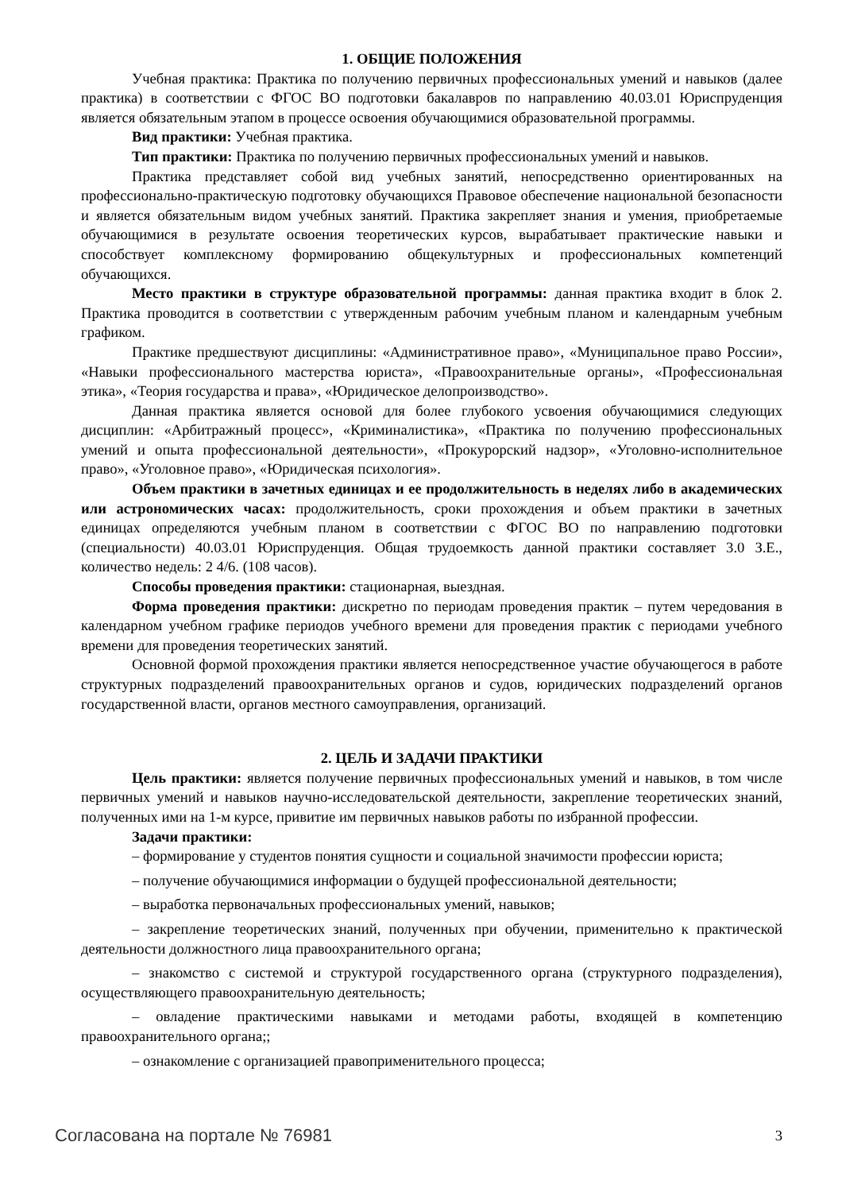1. ОБЩИЕ ПОЛОЖЕНИЯ
Учебная практика: Практика по получению первичных профессиональных умений и навыков (далее практика) в соответствии с ФГОС ВО подготовки бакалавров по направлению 40.03.01 Юриспруденция является обязательным этапом в процессе освоения обучающимися образовательной программы.
Вид практики: Учебная практика.
Тип практики: Практика по получению первичных профессиональных умений и навыков.
Практика представляет собой вид учебных занятий, непосредственно ориентированных на профессионально-практическую подготовку обучающихся Правовое обеспечение национальной безопасности и является обязательным видом учебных занятий. Практика закрепляет знания и умения, приобретаемые обучающимися в результате освоения теоретических курсов, вырабатывает практические навыки и способствует комплексному формированию общекультурных и профессиональных компетенций обучающихся.
Место практики в структуре образовательной программы: данная практика входит в блок 2. Практика проводится в соответствии с утвержденным рабочим учебным планом и календарным учебным графиком.
Практике предшествуют дисциплины: «Административное право», «Муниципальное право России», «Навыки профессионального мастерства юриста», «Правоохранительные органы», «Профессиональная этика», «Теория государства и права», «Юридическое делопроизводство».
Данная практика является основой для более глубокого усвоения обучающимися следующих дисциплин: «Арбитражный процесс», «Криминалистика», «Практика по получению профессиональных умений и опыта профессиональной деятельности», «Прокурорский надзор», «Уголовно-исполнительное право», «Уголовное право», «Юридическая психология».
Объем практики в зачетных единицах и ее продолжительность в неделях либо в академических или астрономических часах: продолжительность, сроки прохождения и объем практики в зачетных единицах определяются учебным планом в соответствии с ФГОС ВО по направлению подготовки (специальности) 40.03.01 Юриспруденция. Общая трудоемкость данной практики составляет 3.0 З.Е., количество недель: 2 4/6. (108 часов).
Способы проведения практики: стационарная, выездная.
Форма проведения практики: дискретно по периодам проведения практик – путем чередования в календарном учебном графике периодов учебного времени для проведения практик с периодами учебного времени для проведения теоретических занятий.
Основной формой прохождения практики является непосредственное участие обучающегося в работе структурных подразделений правоохранительных органов и судов, юридических подразделений органов государственной власти, органов местного самоуправления, организаций.
2. ЦЕЛЬ И ЗАДАЧИ ПРАКТИКИ
Цель практики: является получение первичных профессиональных умений и навыков, в том числе первичных умений и навыков научно-исследовательской деятельности, закрепление теоретических знаний, полученных ими на 1-м курсе, привитие им первичных навыков работы по избранной профессии.
Задачи практики:
– формирование у студентов понятия сущности и социальной значимости профессии юриста;
– получение обучающимися информации о будущей профессиональной деятельности;
– выработка первоначальных профессиональных умений, навыков;
– закрепление теоретических знаний, полученных при обучении, применительно к практической деятельности должностного лица правоохранительного органа;
– знакомство с системой и структурой государственного органа (структурного подразделения), осуществляющего правоохранительную деятельность;
– овладение практическими навыками и методами работы, входящей в компетенцию правоохранительного органа;;
– ознакомление с организацией правоприменительного процесса;
Согласована на портале № 76981 3